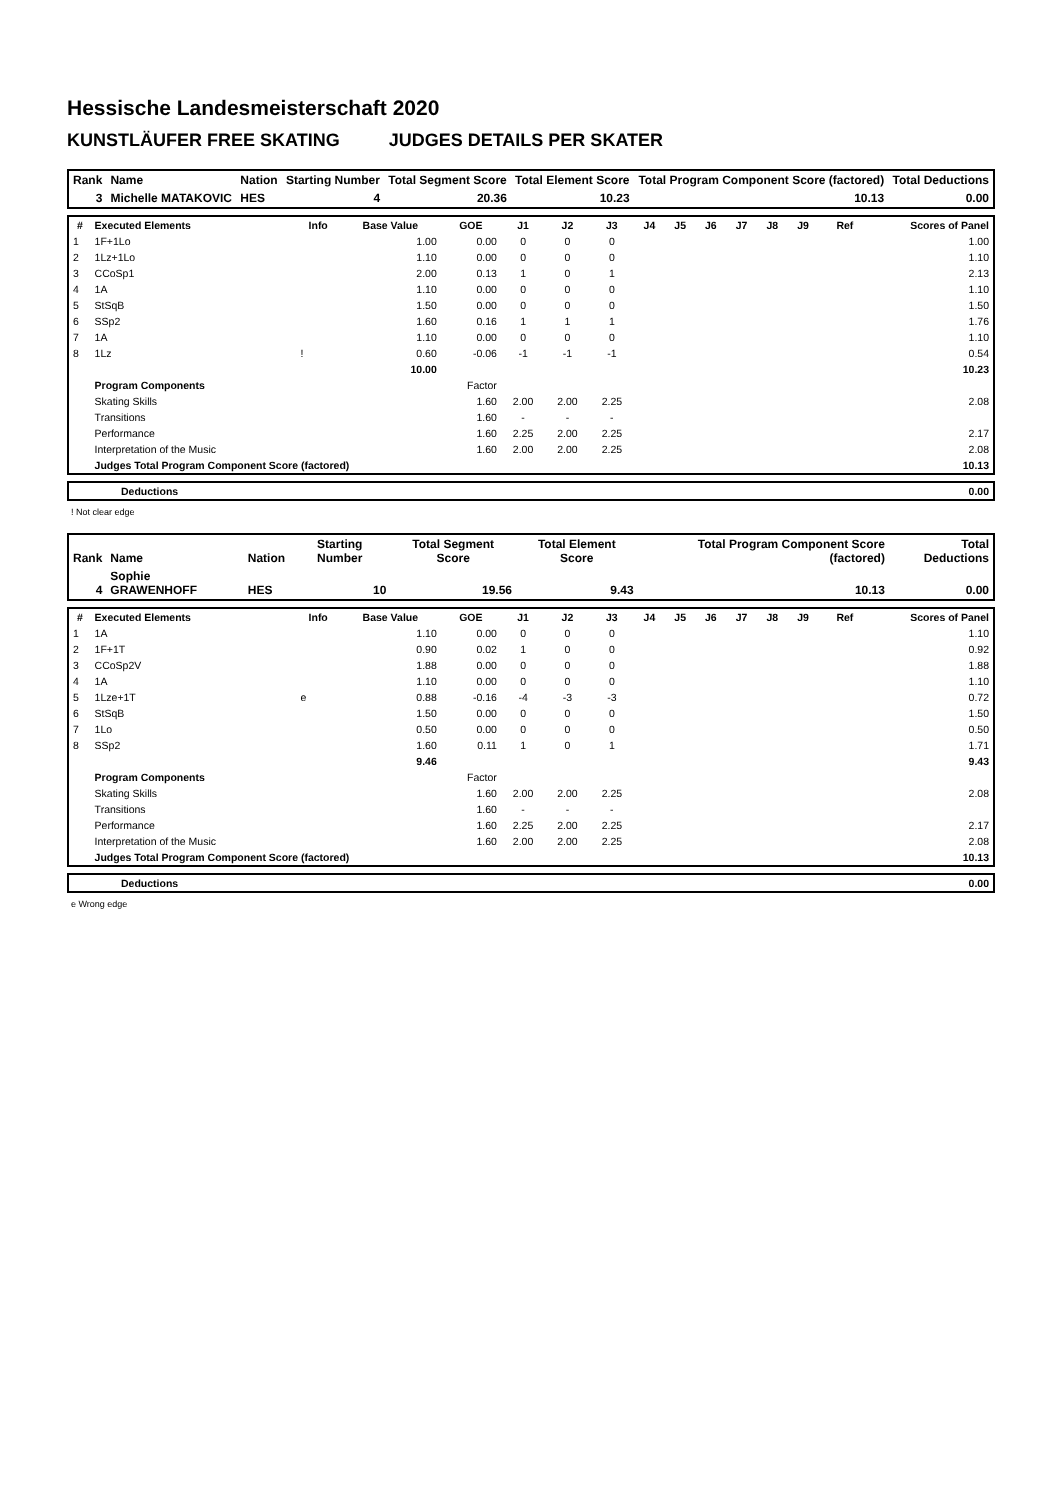Hessische Landesmeisterschaft 2020
KUNSTLÄUFER FREE SKATING JUDGES DETAILS PER SKATER
| Rank | Name | Nation | Starting Number | Total Segment Score | Total Element Score | Total Program Component Score (factored) | Total Deductions |
| 3 | Michelle MATAKOVIC | HES | 4 | 20.36 | 10.23 | 10.13 | 0.00 |
| # | Executed Elements | Info | Base Value | GOE | J1 | J2 | J3 | J4 | J5 | J6 | J7 | J8 | J9 | Ref | Scores of Panel |
| --- | --- | --- | --- | --- | --- | --- | --- | --- | --- | --- | --- | --- | --- | --- | --- |
| 1 | 1F+1Lo | | 1.00 | 0.00 | 0 | 0 | 0 | | | | | | | | 1.00 |
| 2 | 1Lz+1Lo | | 1.10 | 0.00 | 0 | 0 | 0 | | | | | | | | 1.10 |
| 3 | CCoSp1 | | 2.00 | 0.13 | 1 | 0 | 1 | | | | | | | | 2.13 |
| 4 | 1A | | 1.10 | 0.00 | 0 | 0 | 0 | | | | | | | | 1.10 |
| 5 | StSqB | | 1.50 | 0.00 | 0 | 0 | 0 | | | | | | | | 1.50 |
| 6 | SSp2 | | 1.60 | 0.16 | 1 | 1 | 1 | | | | | | | | 1.76 |
| 7 | 1A | | 1.10 | 0.00 | 0 | 0 | 0 | | | | | | | | 1.10 |
| 8 | 1Lz | ! | 0.60 | -0.06 | -1 | -1 | -1 | | | | | | | | 0.54 |
| | | | 10.00 | | | | | | | | | | | | 10.23 |
| | Program Components | | | Factor | | | | | | | | | | | |
| | Skating Skills | | | 1.60 | 2.00 | 2.00 | 2.25 | | | | | | | | 2.08 |
| | Transitions | | | 1.60 | - | - | - | | | | | | | | |
| | Performance | | | 1.60 | 2.25 | 2.00 | 2.25 | | | | | | | | 2.17 |
| | Interpretation of the Music | | | 1.60 | 2.00 | 2.00 | 2.25 | | | | | | | | 2.08 |
| | Judges Total Program Component Score (factored) | | | | | | | | | | | | | | 10.13 |
| | Deductions | 0.00 |
! Not clear edge
| Rank | Name | Nation | Starting Number | Total Segment Score | Total Element Score | Total Program Component Score (factored) | Total Deductions |
| 4 | Sophie GRAWENHOFF | HES | 10 | 19.56 | 9.43 | 10.13 | 0.00 |
| # | Executed Elements | Info | Base Value | GOE | J1 | J2 | J3 | J4 | J5 | J6 | J7 | J8 | J9 | Ref | Scores of Panel |
| --- | --- | --- | --- | --- | --- | --- | --- | --- | --- | --- | --- | --- | --- | --- | --- |
| 1 | 1A | | 1.10 | 0.00 | 0 | 0 | 0 | | | | | | | | 1.10 |
| 2 | 1F+1T | | 0.90 | 0.02 | 1 | 0 | 0 | | | | | | | | 0.92 |
| 3 | CCoSp2V | | 1.88 | 0.00 | 0 | 0 | 0 | | | | | | | | 1.88 |
| 4 | 1A | | 1.10 | 0.00 | 0 | 0 | 0 | | | | | | | | 1.10 |
| 5 | 1Lze+1T | e | 0.88 | -0.16 | -4 | -3 | -3 | | | | | | | | 0.72 |
| 6 | StSqB | | 1.50 | 0.00 | 0 | 0 | 0 | | | | | | | | 1.50 |
| 7 | 1Lo | | 0.50 | 0.00 | 0 | 0 | 0 | | | | | | | | 0.50 |
| 8 | SSp2 | | 1.60 | 0.11 | 1 | 0 | 1 | | | | | | | | 1.71 |
| | | | 9.46 | | | | | | | | | | | | 9.43 |
| | Program Components | | | Factor | | | | | | | | | | | |
| | Skating Skills | | | 1.60 | 2.00 | 2.00 | 2.25 | | | | | | | | 2.08 |
| | Transitions | | | 1.60 | - | - | - | | | | | | | | |
| | Performance | | | 1.60 | 2.25 | 2.00 | 2.25 | | | | | | | | 2.17 |
| | Interpretation of the Music | | | 1.60 | 2.00 | 2.00 | 2.25 | | | | | | | | 2.08 |
| | Judges Total Program Component Score (factored) | | | | | | | | | | | | | | 10.13 |
| | Deductions | 0.00 |
e Wrong edge